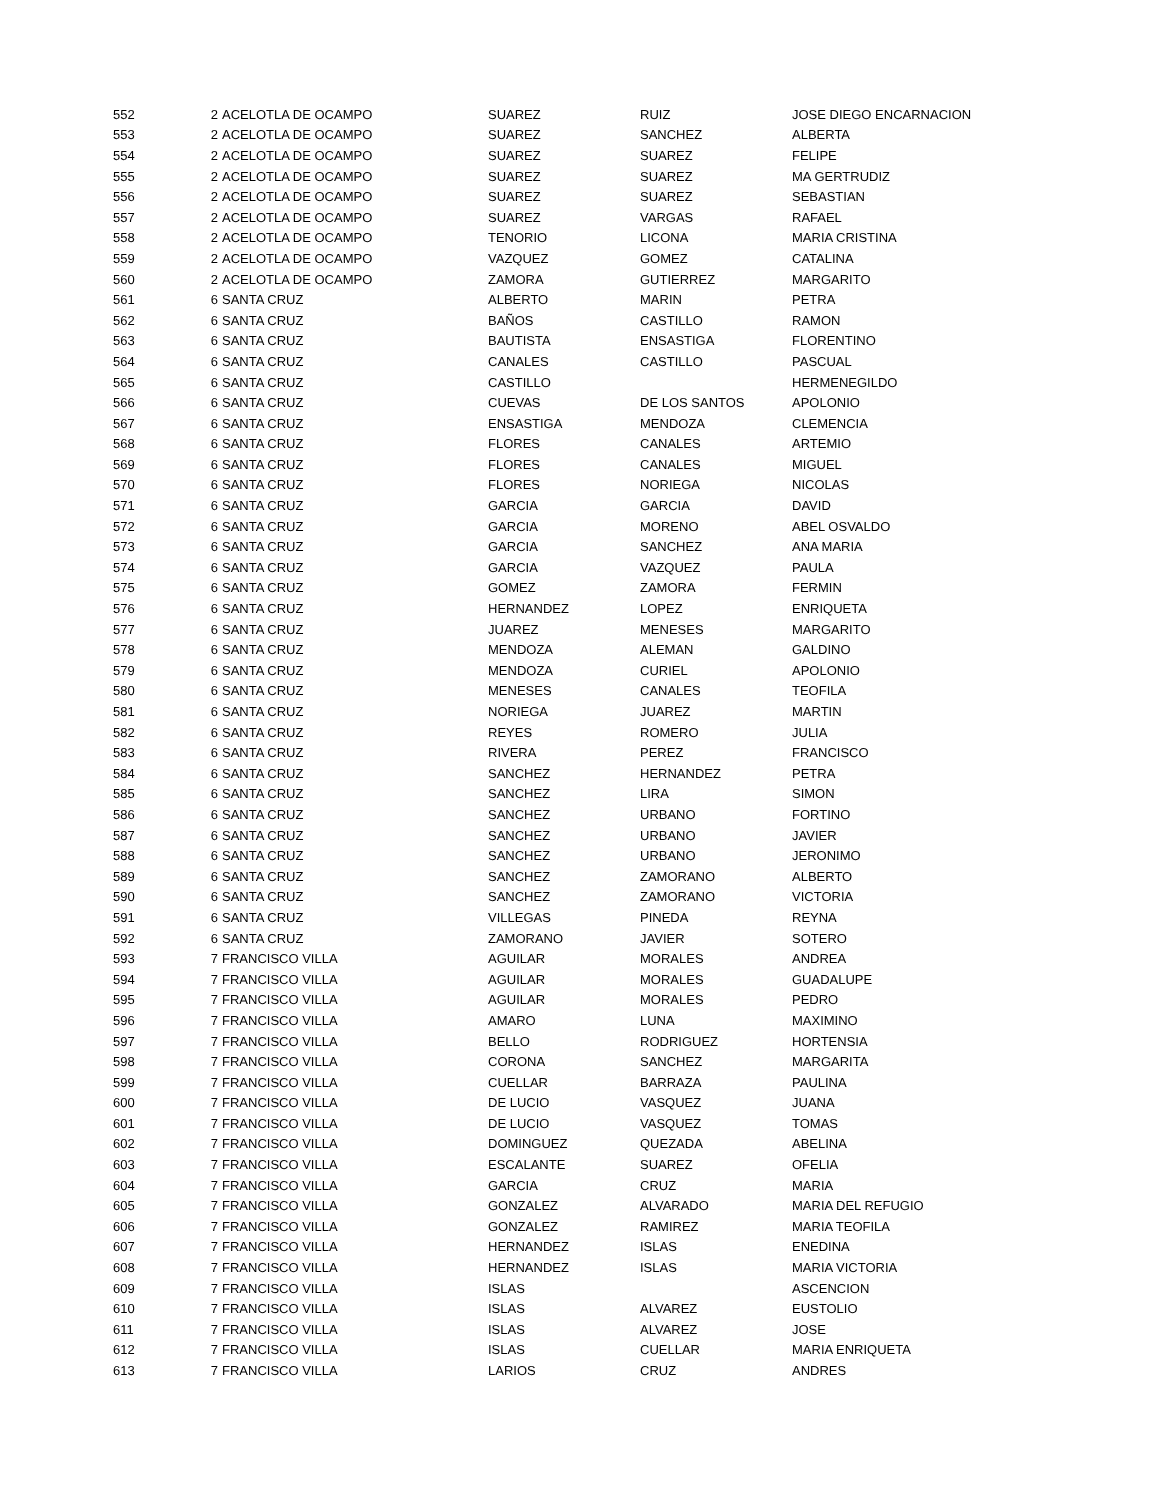| 552 | 2 | ACELOTLA DE OCAMPO | SUAREZ | RUIZ | JOSE DIEGO ENCARNACION |
| 553 | 2 | ACELOTLA DE OCAMPO | SUAREZ | SANCHEZ | ALBERTA |
| 554 | 2 | ACELOTLA DE OCAMPO | SUAREZ | SUAREZ | FELIPE |
| 555 | 2 | ACELOTLA DE OCAMPO | SUAREZ | SUAREZ | MA GERTRUDIZ |
| 556 | 2 | ACELOTLA DE OCAMPO | SUAREZ | SUAREZ | SEBASTIAN |
| 557 | 2 | ACELOTLA DE OCAMPO | SUAREZ | VARGAS | RAFAEL |
| 558 | 2 | ACELOTLA DE OCAMPO | TENORIO | LICONA | MARIA CRISTINA |
| 559 | 2 | ACELOTLA DE OCAMPO | VAZQUEZ | GOMEZ | CATALINA |
| 560 | 2 | ACELOTLA DE OCAMPO | ZAMORA | GUTIERREZ | MARGARITO |
| 561 | 6 | SANTA CRUZ | ALBERTO | MARIN | PETRA |
| 562 | 6 | SANTA CRUZ | BAÑOS | CASTILLO | RAMON |
| 563 | 6 | SANTA CRUZ | BAUTISTA | ENSASTIGA | FLORENTINO |
| 564 | 6 | SANTA CRUZ | CANALES | CASTILLO | PASCUAL |
| 565 | 6 | SANTA CRUZ | CASTILLO | | HERMENEGILDO |
| 566 | 6 | SANTA CRUZ | CUEVAS | DE LOS SANTOS | APOLONIO |
| 567 | 6 | SANTA CRUZ | ENSASTIGA | MENDOZA | CLEMENCIA |
| 568 | 6 | SANTA CRUZ | FLORES | CANALES | ARTEMIO |
| 569 | 6 | SANTA CRUZ | FLORES | CANALES | MIGUEL |
| 570 | 6 | SANTA CRUZ | FLORES | NORIEGA | NICOLAS |
| 571 | 6 | SANTA CRUZ | GARCIA | GARCIA | DAVID |
| 572 | 6 | SANTA CRUZ | GARCIA | MORENO | ABEL OSVALDO |
| 573 | 6 | SANTA CRUZ | GARCIA | SANCHEZ | ANA MARIA |
| 574 | 6 | SANTA CRUZ | GARCIA | VAZQUEZ | PAULA |
| 575 | 6 | SANTA CRUZ | GOMEZ | ZAMORA | FERMIN |
| 576 | 6 | SANTA CRUZ | HERNANDEZ | LOPEZ | ENRIQUETA |
| 577 | 6 | SANTA CRUZ | JUAREZ | MENESES | MARGARITO |
| 578 | 6 | SANTA CRUZ | MENDOZA | ALEMAN | GALDINO |
| 579 | 6 | SANTA CRUZ | MENDOZA | CURIEL | APOLONIO |
| 580 | 6 | SANTA CRUZ | MENESES | CANALES | TEOFILA |
| 581 | 6 | SANTA CRUZ | NORIEGA | JUAREZ | MARTIN |
| 582 | 6 | SANTA CRUZ | REYES | ROMERO | JULIA |
| 583 | 6 | SANTA CRUZ | RIVERA | PEREZ | FRANCISCO |
| 584 | 6 | SANTA CRUZ | SANCHEZ | HERNANDEZ | PETRA |
| 585 | 6 | SANTA CRUZ | SANCHEZ | LIRA | SIMON |
| 586 | 6 | SANTA CRUZ | SANCHEZ | URBANO | FORTINO |
| 587 | 6 | SANTA CRUZ | SANCHEZ | URBANO | JAVIER |
| 588 | 6 | SANTA CRUZ | SANCHEZ | URBANO | JERONIMO |
| 589 | 6 | SANTA CRUZ | SANCHEZ | ZAMORANO | ALBERTO |
| 590 | 6 | SANTA CRUZ | SANCHEZ | ZAMORANO | VICTORIA |
| 591 | 6 | SANTA CRUZ | VILLEGAS | PINEDA | REYNA |
| 592 | 6 | SANTA CRUZ | ZAMORANO | JAVIER | SOTERO |
| 593 | 7 | FRANCISCO VILLA | AGUILAR | MORALES | ANDREA |
| 594 | 7 | FRANCISCO VILLA | AGUILAR | MORALES | GUADALUPE |
| 595 | 7 | FRANCISCO VILLA | AGUILAR | MORALES | PEDRO |
| 596 | 7 | FRANCISCO VILLA | AMARO | LUNA | MAXIMINO |
| 597 | 7 | FRANCISCO VILLA | BELLO | RODRIGUEZ | HORTENSIA |
| 598 | 7 | FRANCISCO VILLA | CORONA | SANCHEZ | MARGARITA |
| 599 | 7 | FRANCISCO VILLA | CUELLAR | BARRAZA | PAULINA |
| 600 | 7 | FRANCISCO VILLA | DE LUCIO | VASQUEZ | JUANA |
| 601 | 7 | FRANCISCO VILLA | DE LUCIO | VASQUEZ | TOMAS |
| 602 | 7 | FRANCISCO VILLA | DOMINGUEZ | QUEZADA | ABELINA |
| 603 | 7 | FRANCISCO VILLA | ESCALANTE | SUAREZ | OFELIA |
| 604 | 7 | FRANCISCO VILLA | GARCIA | CRUZ | MARIA |
| 605 | 7 | FRANCISCO VILLA | GONZALEZ | ALVARADO | MARIA DEL REFUGIO |
| 606 | 7 | FRANCISCO VILLA | GONZALEZ | RAMIREZ | MARIA TEOFILA |
| 607 | 7 | FRANCISCO VILLA | HERNANDEZ | ISLAS | ENEDINA |
| 608 | 7 | FRANCISCO VILLA | HERNANDEZ | ISLAS | MARIA VICTORIA |
| 609 | 7 | FRANCISCO VILLA | ISLAS | | ASCENCION |
| 610 | 7 | FRANCISCO VILLA | ISLAS | ALVAREZ | EUSTOLIO |
| 611 | 7 | FRANCISCO VILLA | ISLAS | ALVAREZ | JOSE |
| 612 | 7 | FRANCISCO VILLA | ISLAS | CUELLAR | MARIA ENRIQUETA |
| 613 | 7 | FRANCISCO VILLA | LARIOS | CRUZ | ANDRES |